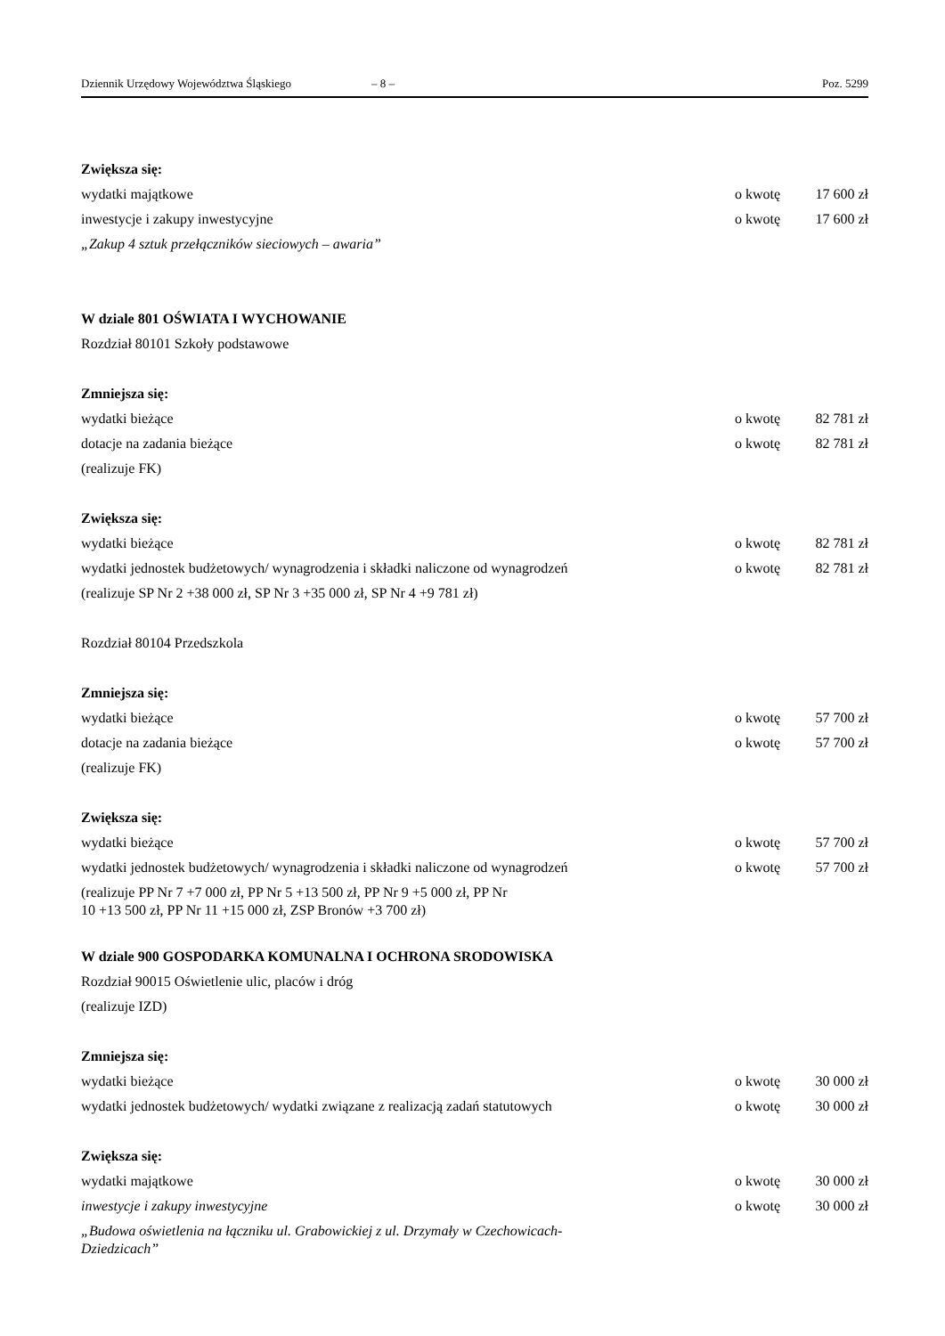Dziennik Urzędowy Województwa Śląskiego – 8 – Poz. 5299
Zwiększa się:
wydatki majątkowe o kwotę 17 600 zł
inwestycje i zakupy inwestycyjne o kwotę 17 600 zł
„Zakup 4 sztuk przełączników sieciowych – awaria”
W dziale 801 OŚWIATA I WYCHOWANIE
Rozdział 80101 Szkoły podstawowe
Zmniejsza się:
wydatki bieżące o kwotę 82 781 zł
dotacje na zadania bieżące o kwotę 82 781 zł
(realizuje FK)
Zwiększa się:
wydatki bieżące o kwotę 82 781 zł
wydatki jednostek budżetowych/ wynagrodzenia i składki naliczone od wynagrodzeń o kwotę 82 781 zł
(realizuje SP Nr 2 +38 000 zł, SP Nr 3 +35 000 zł, SP Nr 4 +9 781 zł)
Rozdział 80104 Przedszkola
Zmniejsza się:
wydatki bieżące o kwotę 57 700 zł
dotacje na zadania bieżące o kwotę 57 700 zł
(realizuje FK)
Zwiększa się:
wydatki bieżące o kwotę 57 700 zł
wydatki jednostek budżetowych/ wynagrodzenia i składki naliczone od wynagrodzeń o kwotę 57 700 zł
(realizuje PP Nr 7 +7 000 zł, PP Nr 5 +13 500 zł, PP Nr 9 +5 000 zł, PP Nr
10 +13 500 zł, PP Nr 11 +15 000 zł, ZSP Bronów +3 700 zł)
W dziale 900 GOSPODARKA KOMUNALNA I OCHRONA SRODOWISKA
Rozdział 90015 Oświetlenie ulic, placów i dróg
(realizuje IZD)
Zmniejsza się:
wydatki bieżące o kwotę 30 000 zł
wydatki jednostek budżetowych/ wydatki związane z realizacją zadań statutowych o kwotę 30 000 zł
Zwiększa się:
wydatki majątkowe o kwotę 30 000 zł
inwestycje i zakupy inwestycyjne o kwotę 30 000 zł
„Budowa oświetlenia na łączniku ul. Grabowickiej z ul. Drzymały w Czechowicach-
Dziedzicach”